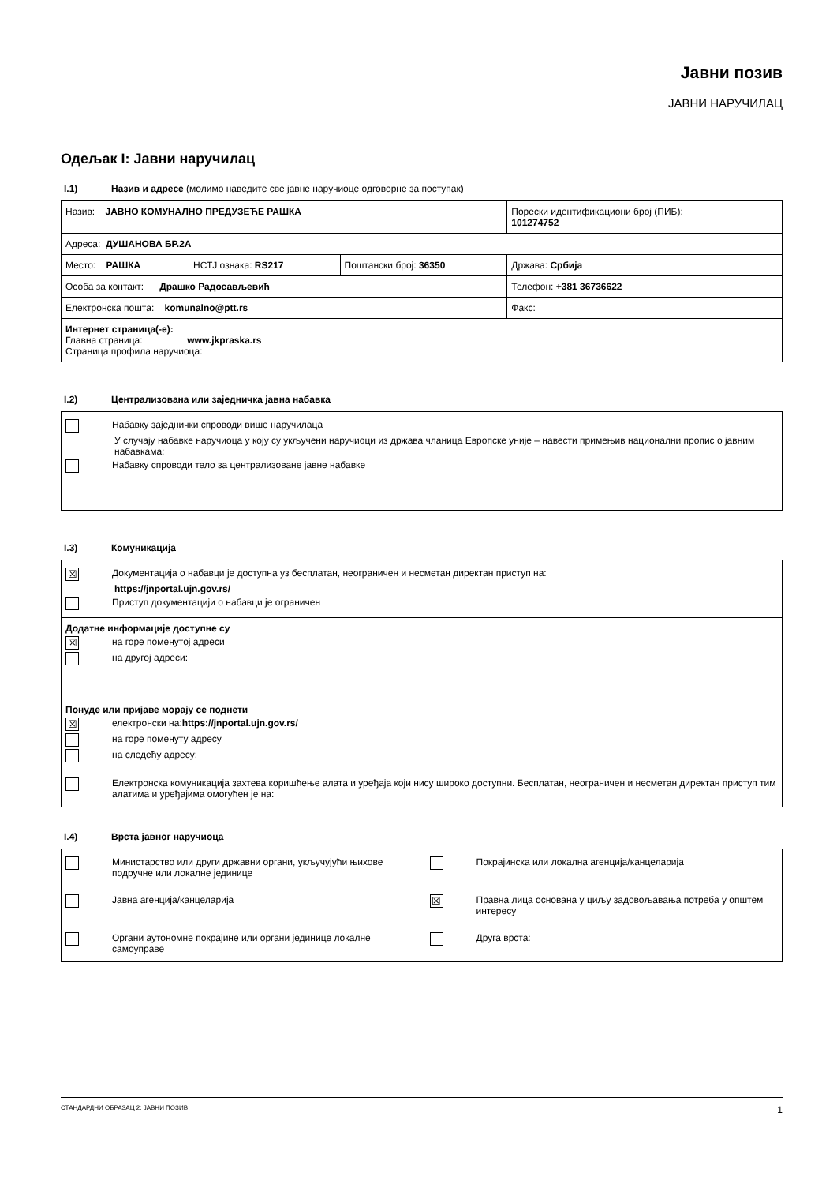Јавни позив
ЈАВНИ НАРУЧИЛАЦ
Одељак I: Јавни наручилац
I.1) Назив и адресе (молимо наведите све јавне наручиоце одговорне за поступак)
| Назив: ЈАВНО КОМУНАЛНО ПРЕДУЗЕЋЕ РАШКА | | | Порески идентификациони број (ПИБ): 101274752 |
| Адреса: ДУШАНОВА БР.2А | | | |
| Место: РАШКА | НСТЈ ознака: RS217 | Поштански број: 36350 | Држава: Србија |
| Особа за контакт: Драшко Радосављевић | | | Телефон: +381 36736622 |
| Електронска пошта: komunalno@ptt.rs | | | Факс: |
| Интернет страница(-е): Главна страница: www.jkpraska.rs Страница профила наручиоца: | | | |
I.2) Централизована или заједничка јавна набавка
Набавку заједнички спроводи више наручилаца
У случају набавке наручиоца у коју су укључени наручиоци из држава чланица Европске уније – навести примењив национални пропис о јавним набавкама:
Набавку спроводи тело за централизоване јавне набавке
I.3) Комуникација
| ☒ Документација о набавци је доступна уз бесплатан, неограничен и несметан директан приступ на: https://jnportal.ujn.gov.rs/ Приступ документацији о набавци је ограничен |
| Додатне информације доступне су ☒ на горе поменутој адреси на другој адреси: |
| Понуде или пријаве морају се поднети ☒ електронски на: https://jnportal.ujn.gov.rs/ на горе поменуту адресу на следећу адресу: |
| Електронска комуникација захтева коришћење алата и уређаја који нису широко доступни. Бесплатан, неограничен и несметан директан приступ тим алатима и уређајима омогућен је на: |
I.4) Врста јавног наручиоца
Министарство или други државни органи, укључујући њихове подручне или локалне јединице
Покрајинска или локална агенција/канцеларија
Јавна агенција/канцеларија
☒
Правна лица основана у циљу задовољавања потреба у општем интересу
Органи аутономне покрајине или органи јединице локалне самоуправе
Друга врста:
СТАНДАРДНИ ОБРАЗАЦ 2: ЈАВНИ ПОЗИВ 1